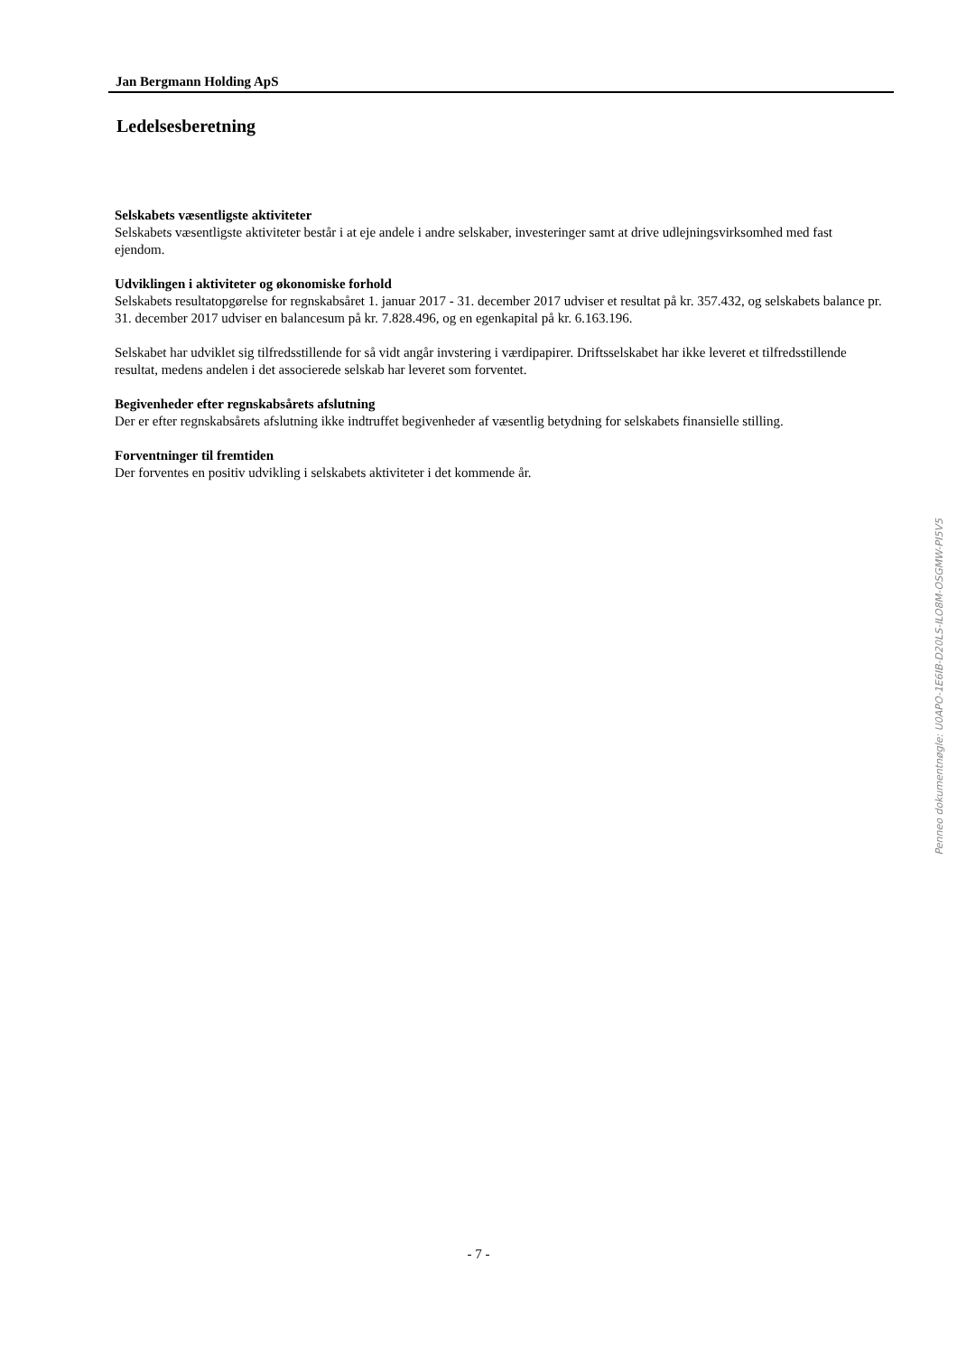Jan Bergmann Holding ApS
Ledelsesberetning
Selskabets væsentligste aktiviteter
Selskabets væsentligste aktiviteter består i at eje andele i andre selskaber, investeringer samt at drive udlejningsvirksomhed med fast ejendom.
Udviklingen i aktiviteter og økonomiske forhold
Selskabets resultatopgørelse for regnskabsåret 1. januar 2017 - 31. december 2017 udviser et resultat på kr. 357.432, og selskabets balance pr. 31. december 2017 udviser en balancesum på kr. 7.828.496, og en egenkapital på kr. 6.163.196.
Selskabet har udviklet sig tilfredsstillende for så vidt angår invstering i værdipapirer. Driftsselskabet har ikke leveret et tilfredsstillende resultat, medens andelen i det associerede selskab har leveret som forventet.
Begivenheder efter regnskabsårets afslutning
Der er efter regnskabsårets afslutning ikke indtruffet begivenheder af væsentlig betydning for selskabets finansielle stilling.
Forventninger til fremtiden
Der forventes en positiv udvikling i selskabets aktiviteter i det kommende år.
Penneo dokumentnøgle: U0APO-1E6IB-D20LS-ILO8M-OSGMW-PI5V5
- 7 -